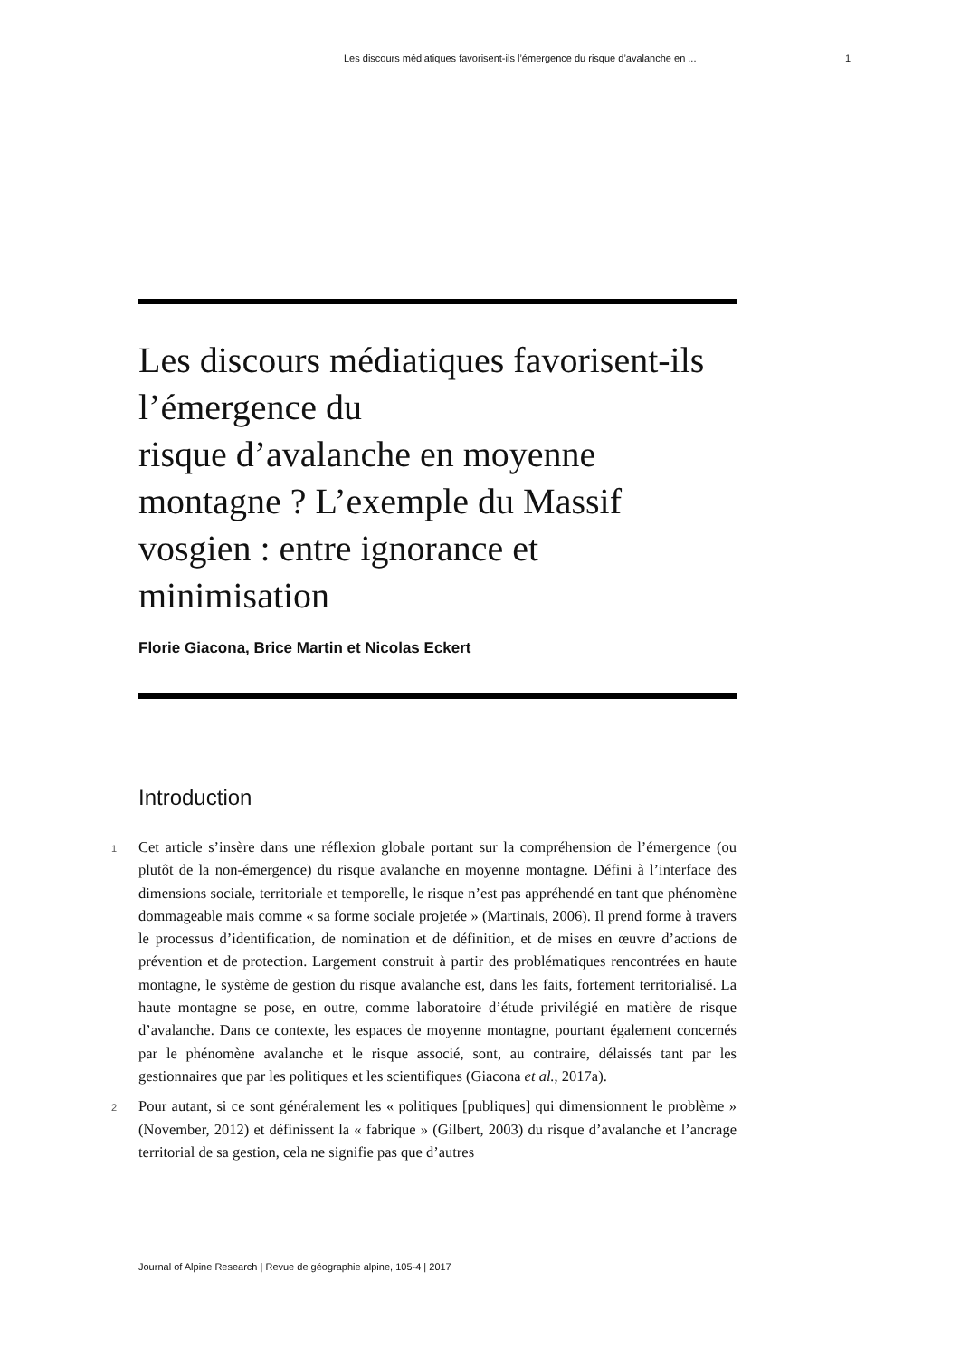Les discours médiatiques favorisent-ils l’émergence du risque d’avalanche en ... 1
Les discours médiatiques favorisent-ils l’émergence du
risque d’avalanche en moyenne montagne ? L’exemple du Massif vosgien : entre ignorance et minimisation
Florie Giacona, Brice Martin et Nicolas Eckert
Introduction
1 Cet article s’insère dans une réflexion globale portant sur la compréhension de l’émergence (ou plutôt de la non-émergence) du risque avalanche en moyenne montagne. Défini à l’interface des dimensions sociale, territoriale et temporelle, le risque n’est pas appréhendé en tant que phénomène dommageable mais comme « sa forme sociale projetée » (Martinais, 2006). Il prend forme à travers le processus d’identification, de nomination et de définition, et de mises en œuvre d’actions de prévention et de protection. Largement construit à partir des problématiques rencontrées en haute montagne, le système de gestion du risque avalanche est, dans les faits, fortement territorialisé. La haute montagne se pose, en outre, comme laboratoire d’étude privilégié en matière de risque d’avalanche. Dans ce contexte, les espaces de moyenne montagne, pourtant également concernés par le phénomène avalanche et le risque associé, sont, au contraire, délaissés tant par les gestionnaires que par les politiques et les scientifiques (Giacona et al., 2017a).
2 Pour autant, si ce sont généralement les « politiques [publiques] qui dimensionnent le problème » (November, 2012) et définissent la « fabrique » (Gilbert, 2003) du risque d’avalanche et l’ancrage territorial de sa gestion, cela ne signifie pas que d’autres
Journal of Alpine Research | Revue de géographie alpine, 105-4 | 2017